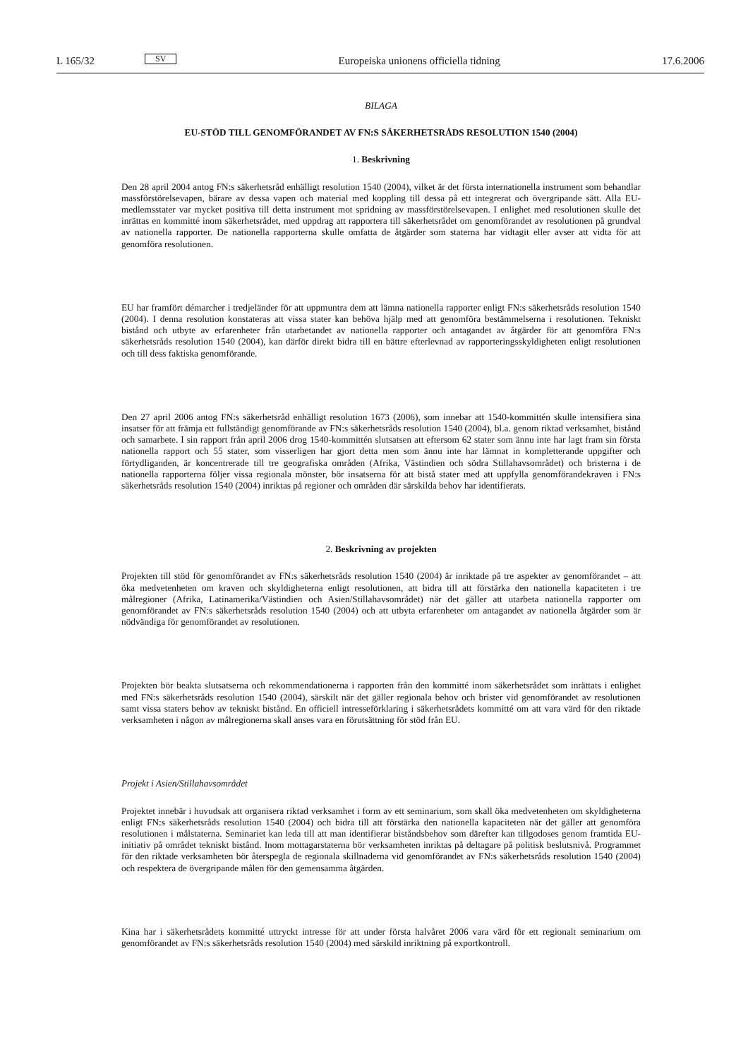L 165/32 SV Europeiska unionens officiella tidning 17.6.2006
BILAGA
EU-STÖD TILL GENOMFÖRANDET AV FN:S SÄKERHETSRÅDS RESOLUTION 1540 (2004)
1. Beskrivning
Den 28 april 2004 antog FN:s säkerhetsråd enhälligt resolution 1540 (2004), vilket är det första internationella instrument som behandlar massförstörelsevapen, bärare av dessa vapen och material med koppling till dessa på ett integrerat och övergripande sätt. Alla EU-medlemsstater var mycket positiva till detta instrument mot spridning av massförstörelsevapen. I enlighet med resolutionen skulle det inrättas en kommitté inom säkerhetsrådet, med uppdrag att rapportera till säkerhetsrådet om genomförandet av resolutionen på grundval av nationella rapporter. De nationella rapporterna skulle omfatta de åtgärder som staterna har vidtagit eller avser att vidta för att genomföra resolutionen.
EU har framfört démarcher i tredjeländer för att uppmuntra dem att lämna nationella rapporter enligt FN:s säkerhetsråds resolution 1540 (2004). I denna resolution konstateras att vissa stater kan behöva hjälp med att genomföra bestämmelserna i resolutionen. Tekniskt bistånd och utbyte av erfarenheter från utarbetandet av nationella rapporter och antagandet av åtgärder för att genomföra FN:s säkerhetsråds resolution 1540 (2004), kan därför direkt bidra till en bättre efterlevnad av rapporteringsskyldigheten enligt resolutionen och till dess faktiska genomförande.
Den 27 april 2006 antog FN:s säkerhetsråd enhälligt resolution 1673 (2006), som innebar att 1540-kommittén skulle intensifiera sina insatser för att främja ett fullständigt genomförande av FN:s säkerhetsråds resolution 1540 (2004), bl.a. genom riktad verksamhet, bistånd och samarbete. I sin rapport från april 2006 drog 1540-kommittén slutsatsen att eftersom 62 stater som ännu inte har lagt fram sin första nationella rapport och 55 stater, som visserligen har gjort detta men som ännu inte har lämnat in kompletterande uppgifter och förtydliganden, är koncentrerade till tre geografiska områden (Afrika, Västindien och södra Stillahavsområdet) och bristerna i de nationella rapporterna följer vissa regionala mönster, bör insatserna för att bistå stater med att uppfylla genomförandekraven i FN:s säkerhetsråds resolution 1540 (2004) inriktas på regioner och områden där särskilda behov har identifierats.
2. Beskrivning av projekten
Projekten till stöd för genomförandet av FN:s säkerhetsråds resolution 1540 (2004) är inriktade på tre aspekter av genomförandet – att öka medvetenheten om kraven och skyldigheterna enligt resolutionen, att bidra till att förstärka den nationella kapaciteten i tre målregioner (Afrika, Latinamerika/Västindien och Asien/Stillahavsområdet) när det gäller att utarbeta nationella rapporter om genomförandet av FN:s säkerhetsråds resolution 1540 (2004) och att utbyta erfarenheter om antagandet av nationella åtgärder som är nödvändiga för genomförandet av resolutionen.
Projekten bör beakta slutsatserna och rekommendationerna i rapporten från den kommitté inom säkerhetsrådet som inrättats i enlighet med FN:s säkerhetsråds resolution 1540 (2004), särskilt när det gäller regionala behov och brister vid genomförandet av resolutionen samt vissa staters behov av tekniskt bistånd. En officiell intresseförklaring i säkerhetsrådets kommitté om att vara värd för den riktade verksamheten i någon av målregionerna skall anses vara en förutsättning för stöd från EU.
Projekt i Asien/Stillahavsområdet
Projektet innebär i huvudsak att organisera riktad verksamhet i form av ett seminarium, som skall öka medvetenheten om skyldigheterna enligt FN:s säkerhetsråds resolution 1540 (2004) och bidra till att förstärka den nationella kapaciteten när det gäller att genomföra resolutionen i målstaterna. Seminariet kan leda till att man identifierar biståndsbehov som därefter kan tillgodoses genom framtida EU-initiativ på området tekniskt bistånd. Inom mottagarstaterna bör verksamheten inriktas på deltagare på politisk beslutsnivå. Programmet för den riktade verksamheten bör återspegla de regionala skillnaderna vid genomförandet av FN:s säkerhetsråds resolution 1540 (2004) och respektera de övergripande målen för den gemensamma åtgärden.
Kina har i säkerhetsrådets kommitté uttryckt intresse för att under första halvåret 2006 vara värd för ett regionalt seminarium om genomförandet av FN:s säkerhetsråds resolution 1540 (2004) med särskild inriktning på exportkontroll.